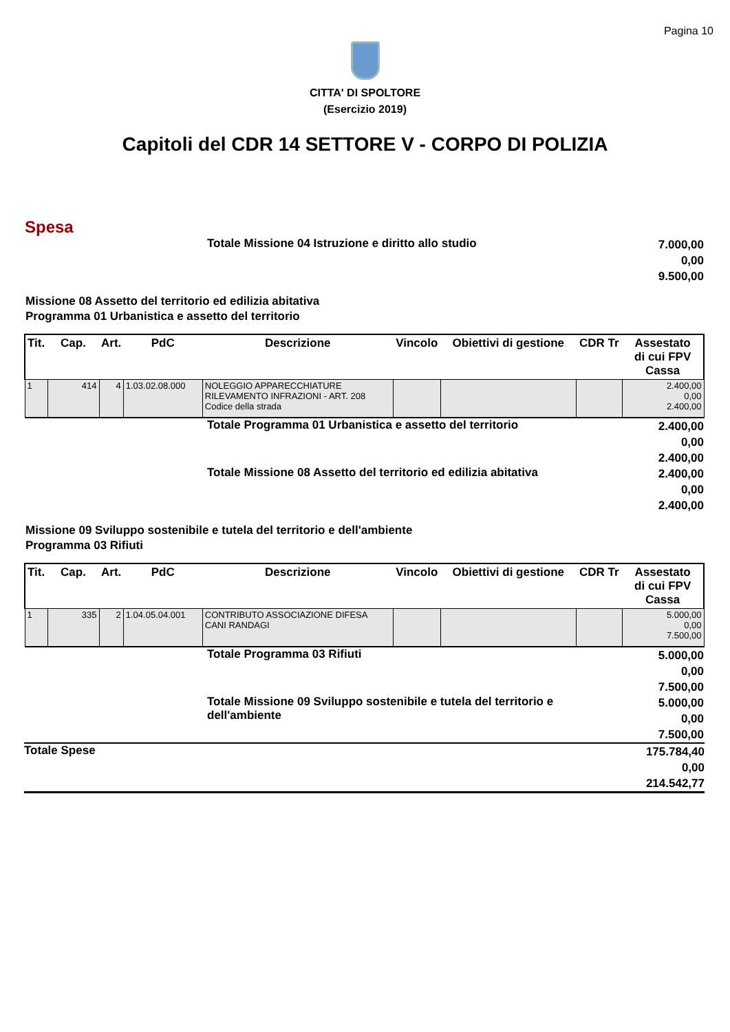Pagina 10
CITTA' DI SPOLTORE
(Esercizio 2019)
Capitoli del CDR 14 SETTORE V - CORPO DI POLIZIA
Spesa
Totale Missione 04 Istruzione e diritto allo studio
7.000,00
0,00
9.500,00
Missione 08 Assetto del territorio ed edilizia abitativa
Programma 01 Urbanistica e assetto del territorio
| Tit. | Cap. | Art. | PdC | Descrizione | Vincolo | Obiettivi di gestione | CDR Tr | Assestato di cui FPV Cassa |
| --- | --- | --- | --- | --- | --- | --- | --- | --- |
| 1 | 414 | 4 | 1.03.02.08.000 | NOLEGGIO APPARECCHIATURE RILEVAMENTO INFRAZIONI - ART. 208 Codice della strada | | | | 2.400,00 0,00 2.400,00 |
Totale Programma 01 Urbanistica e assetto del territorio
2.400,00
0,00
2.400,00
Totale Missione 08 Assetto del territorio ed edilizia abitativa
2.400,00
0,00
2.400,00
Missione 09 Sviluppo sostenibile e tutela del territorio e dell'ambiente
Programma 03 Rifiuti
| Tit. | Cap. | Art. | PdC | Descrizione | Vincolo | Obiettivi di gestione | CDR Tr | Assestato di cui FPV Cassa |
| --- | --- | --- | --- | --- | --- | --- | --- | --- |
| 1 | 335 | 2 | 1.04.05.04.001 | CONTRIBUTO ASSOCIAZIONE DIFESA CANI RANDAGI | | | | 5.000,00 0,00 7.500,00 |
Totale Programma 03 Rifiuti
5.000,00
0,00
7.500,00
Totale Missione 09 Sviluppo sostenibile e tutela del territorio e dell'ambiente
5.000,00
0,00
7.500,00
Totale Spese
175.784,40
0,00
214.542,77